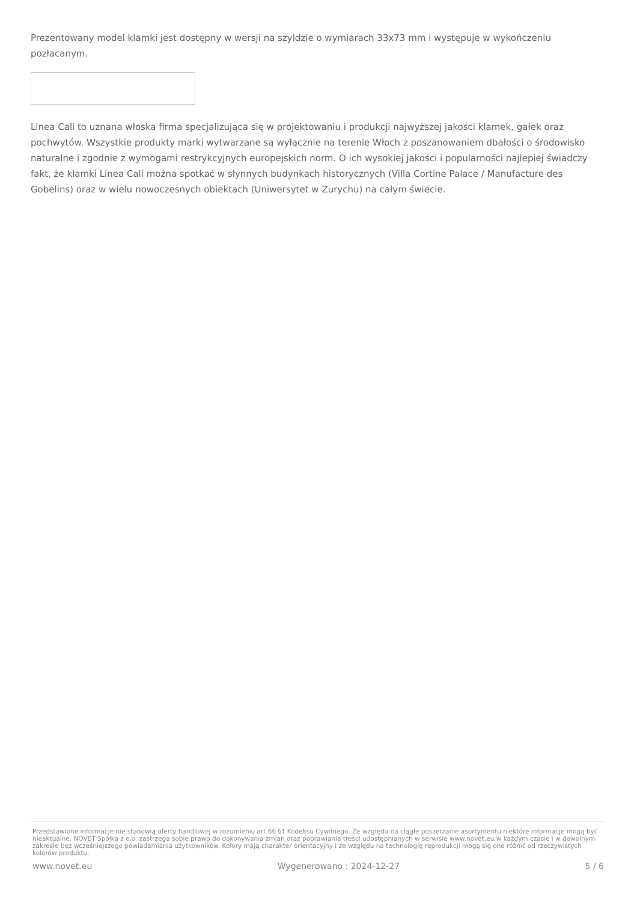Prezentowany model klamki jest dostępny w wersji na szyldzie o wymiarach 33x73 mm i występuje w wykończeniu pozłacanym.
Linea Cali to uznana włoska firma specjalizująca się w projektowaniu i produkcji najwyższej jakości klamek, gałek oraz pochwytów. Wszystkie produkty marki wytwarzane są wyłącznie na terenie Włoch z poszanowaniem dbałości o środowisko naturalne i zgodnie z wymogami restrykcyjnych europejskich norm. O ich wysokiej jakości i popularności najlepiej świadczy fakt, że klamki Linea Cali można spotkać w słynnych budynkach historycznych (Villa Cortine Palace / Manufacture des Gobelins) oraz w wielu nowoczesnych obiektach (Uniwersytet w Zurychu) na całym świecie.
Przedstawione informacje nie stanowią oferty handlowej w rozumieniu art.66 §1 Kodeksu Cywilnego. Ze względu na ciągłe poszerzanie asortymentu niektóre informacje mogą być nieaktualne. NOVET Spółka z o.o. zastrzega sobie prawo do dokonywania zmian oraz poprawiania treści udostępnianych w serwisie www.novet.eu w każdym czasie i w dowolnym zakresie bez wcześniejszego powiadamiania użytkowników. Kolory mają charakter orientacyjny i ze względu na technologię reprodukcji mogą się one różnić od rzeczywistych kolorów produktu.
www.novet.eu Wygenerowano : 2024-12-27 5 / 6